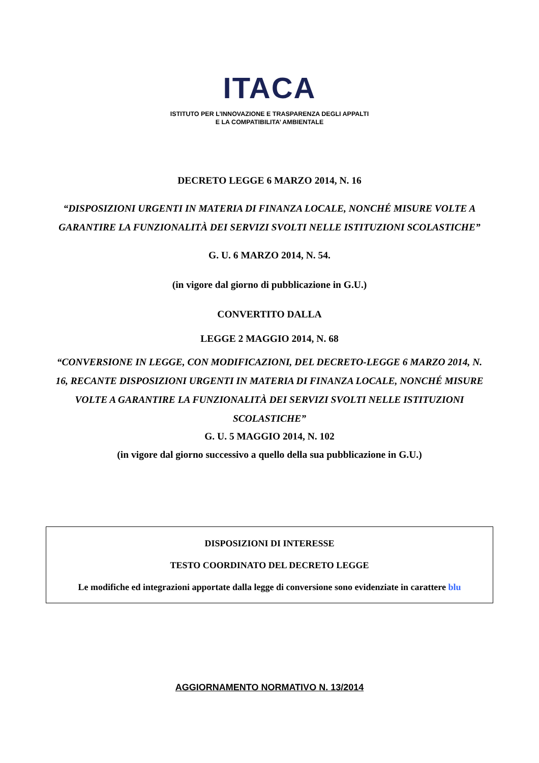ITACA
ISTITUTO PER L’INNOVAZIONE E TRASPARENZA DEGLI APPALTI
E LA COMPATIBILITA’ AMBIENTALE
DECRETO LEGGE 6 MARZO 2014, N. 16
“DISPOSIZIONI URGENTI IN MATERIA DI FINANZA LOCALE, NONCHÉ MISURE VOLTE A GARANTIRE LA FUNZIONALITÀ DEI SERVIZI SVOLTI NELLE ISTITUZIONI SCOLASTICHE”
G. U. 6 MARZO 2014, N. 54.
(in vigore dal giorno di pubblicazione in G.U.)
CONVERTITO DALLA
LEGGE 2 MAGGIO 2014, N. 68
“CONVERSIONE IN LEGGE, CON MODIFICAZIONI, DEL DECRETO-LEGGE 6 MARZO 2014, N. 16, RECANTE DISPOSIZIONI URGENTI IN MATERIA DI FINANZA LOCALE, NONCHÉ MISURE VOLTE A GARANTIRE LA FUNZIONALITÀ DEI SERVIZI SVOLTI NELLE ISTITUZIONI SCOLASTICHE”
G. U. 5 MAGGIO 2014, N. 102
(in vigore dal giorno successivo a quello della sua pubblicazione in G.U.)
DISPOSIZIONI DI INTERESSE
TESTO COORDINATO DEL DECRETO LEGGE
Le modifiche ed integrazioni apportate dalla legge di conversione sono evidenziate in carattere blu
AGGIORNAMENTO NORMATIVO N. 13/2014